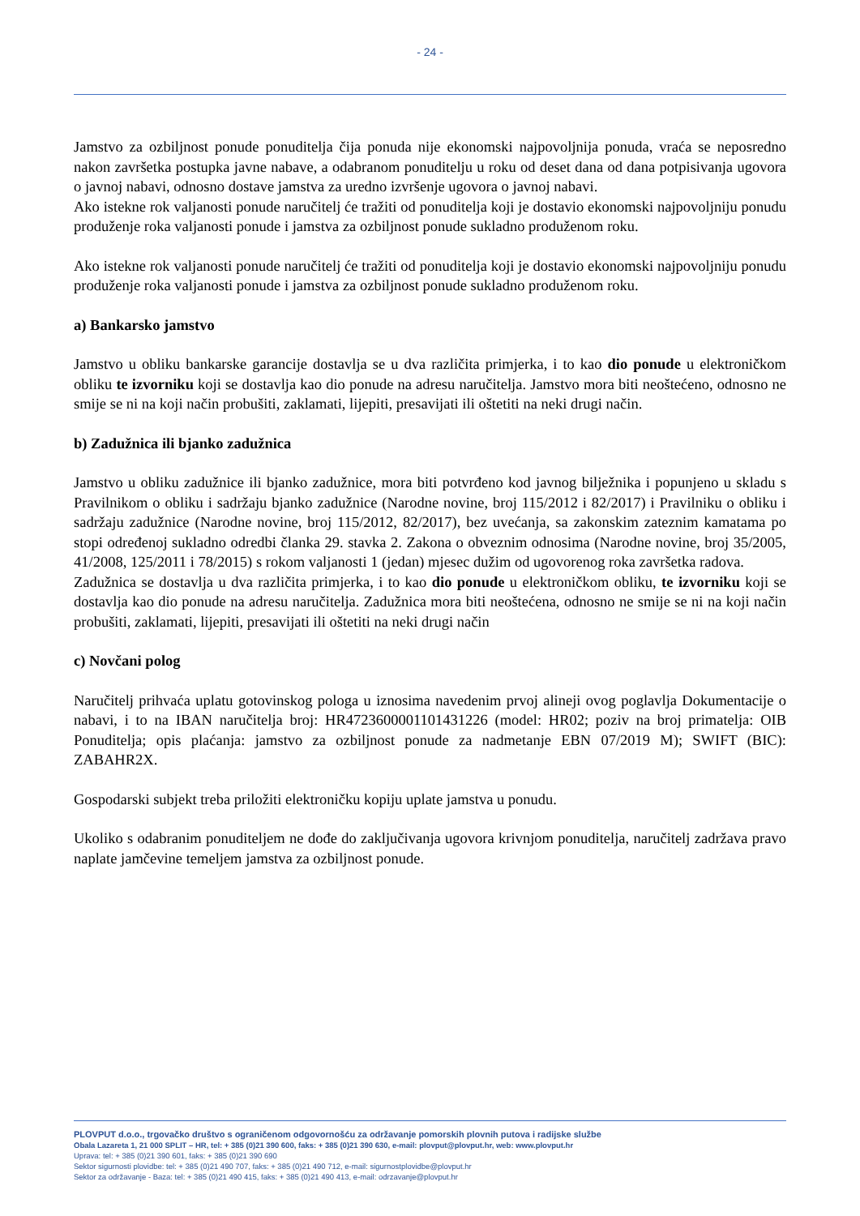- 24 -
Jamstvo za ozbiljnost ponude ponuditelja čija ponuda nije ekonomski najpovoljnija ponuda, vraća se neposredno nakon završetka postupka javne nabave, a odabranom ponuditelju u roku od deset dana od dana potpisivanja ugovora o javnoj nabavi, odnosno dostave jamstva za uredno izvršenje ugovora o javnoj nabavi.
Ako istekne rok valjanosti ponude naručitelj će tražiti od ponuditelja koji je dostavio ekonomski najpovoljniju ponudu produženje roka valjanosti ponude i jamstva za ozbiljnost ponude sukladno produženom roku.
Ako istekne rok valjanosti ponude naručitelj će tražiti od ponuditelja koji je dostavio ekonomski najpovoljniju ponudu produženje roka valjanosti ponude i jamstva za ozbiljnost ponude sukladno produženom roku.
a) Bankarsko jamstvo
Jamstvo u obliku bankarske garancije dostavlja se u dva različita primjerka, i to kao dio ponude u elektroničkom obliku te izvorniku koji se dostavlja kao dio ponude na adresu naručitelja. Jamstvo mora biti neoštećeno, odnosno ne smije se ni na koji način probušiti, zaklamati, lijepiti, presavijati ili oštetiti na neki drugi način.
b) Zadužnica ili bjanko zadužnica
Jamstvo u obliku zadužnice ili bjanko zadužnice, mora biti potvrđeno kod javnog bilježnika i popunjeno u skladu s Pravilnikom o obliku i sadržaju bjanko zadužnice (Narodne novine, broj 115/2012 i 82/2017) i Pravilniku o obliku i sadržaju zadužnice (Narodne novine, broj 115/2012, 82/2017), bez uvećanja, sa zakonskim zateznim kamatama po stopi određenoj sukladno odredbi članka 29. stavka 2. Zakona o obveznim odnosima (Narodne novine, broj 35/2005, 41/2008, 125/2011 i 78/2015) s rokom valjanosti 1 (jedan) mjesec dužim od ugovorenog roka završetka radova.
Zadužnica se dostavlja u dva različita primjerka, i to kao dio ponude u elektroničkom obliku, te izvorniku koji se dostavlja kao dio ponude na adresu naručitelja. Zadužnica mora biti neoštećena, odnosno ne smije se ni na koji način probušiti, zaklamati, lijepiti, presavijati ili oštetiti na neki drugi način
c) Novčani polog
Naručitelj prihvaća uplatu gotovinskog pologa u iznosima navedenim prvoj alineji ovog poglavlja Dokumentacije o nabavi, i to na IBAN naručitelja broj: HR4723600001101431226 (model: HR02; poziv na broj primatelja: OIB Ponuditelja; opis plaćanja: jamstvo za ozbiljnost ponude za nadmetanje EBN 07/2019 M); SWIFT (BIC): ZABAHR2X.
Gospodarski subjekt treba priložiti elektroničku kopiju uplate jamstva u ponudu.
Ukoliko s odabranim ponuditeljem ne dođe do zaključivanja ugovora krivnjom ponuditelja, naručitelj zadržava pravo naplate jamčevine temeljem jamstva za ozbiljnost ponude.
PLOVPUT d.o.o., trgovačko društvo s ograničenom odgovornošću za održavanje pomorskih plovnih putova i radijske službe
Obala Lazareta 1, 21 000 SPLIT – HR, tel: + 385 (0)21 390 600, faks: + 385 (0)21 390 630, e-mail: plovput@plovput.hr, web: www.plovput.hr
Uprava: tel: + 385 (0)21 390 601, faks: + 385 (0)21 390 690
Sektor sigurnosti plovidbe: tel: + 385 (0)21 490 707, faks: + 385 (0)21 490 712, e-mail: sigurnostplovidbe@plovput.hr
Sektor za održavanje - Baza: tel: + 385 (0)21 490 415, faks: + 385 (0)21 490 413, e-mail: odrzavanje@plovput.hr